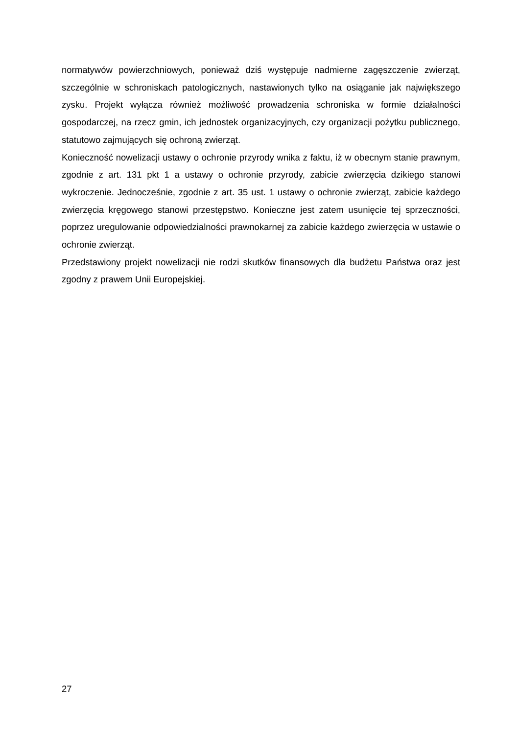normatywów powierzchniowych, ponieważ dziś występuje nadmierne zagęszczenie zwierząt, szczególnie w schroniskach patologicznych, nastawionych tylko na osiąganie jak największego zysku. Projekt wyłącza również możliwość prowadzenia schroniska w formie działalności gospodarczej, na rzecz gmin, ich jednostek organizacyjnych, czy organizacji pożytku publicznego, statutowo zajmujących się ochroną zwierząt.
Konieczność nowelizacji ustawy o ochronie przyrody wnika z faktu, iż w obecnym stanie prawnym, zgodnie z art. 131 pkt 1 a ustawy o ochronie przyrody, zabicie zwierzęcia dzikiego stanowi wykroczenie. Jednocześnie, zgodnie z art. 35 ust. 1 ustawy o ochronie zwierząt, zabicie każdego zwierzęcia kręgowego stanowi przestępstwo. Konieczne jest zatem usunięcie tej sprzeczności, poprzez uregulowanie odpowiedzialności prawnokarnej za zabicie każdego zwierzęcia w ustawie o ochronie zwierząt.
Przedstawiony projekt nowelizacji nie rodzi skutków finansowych dla budżetu Państwa oraz jest zgodny z prawem Unii Europejskiej.
27